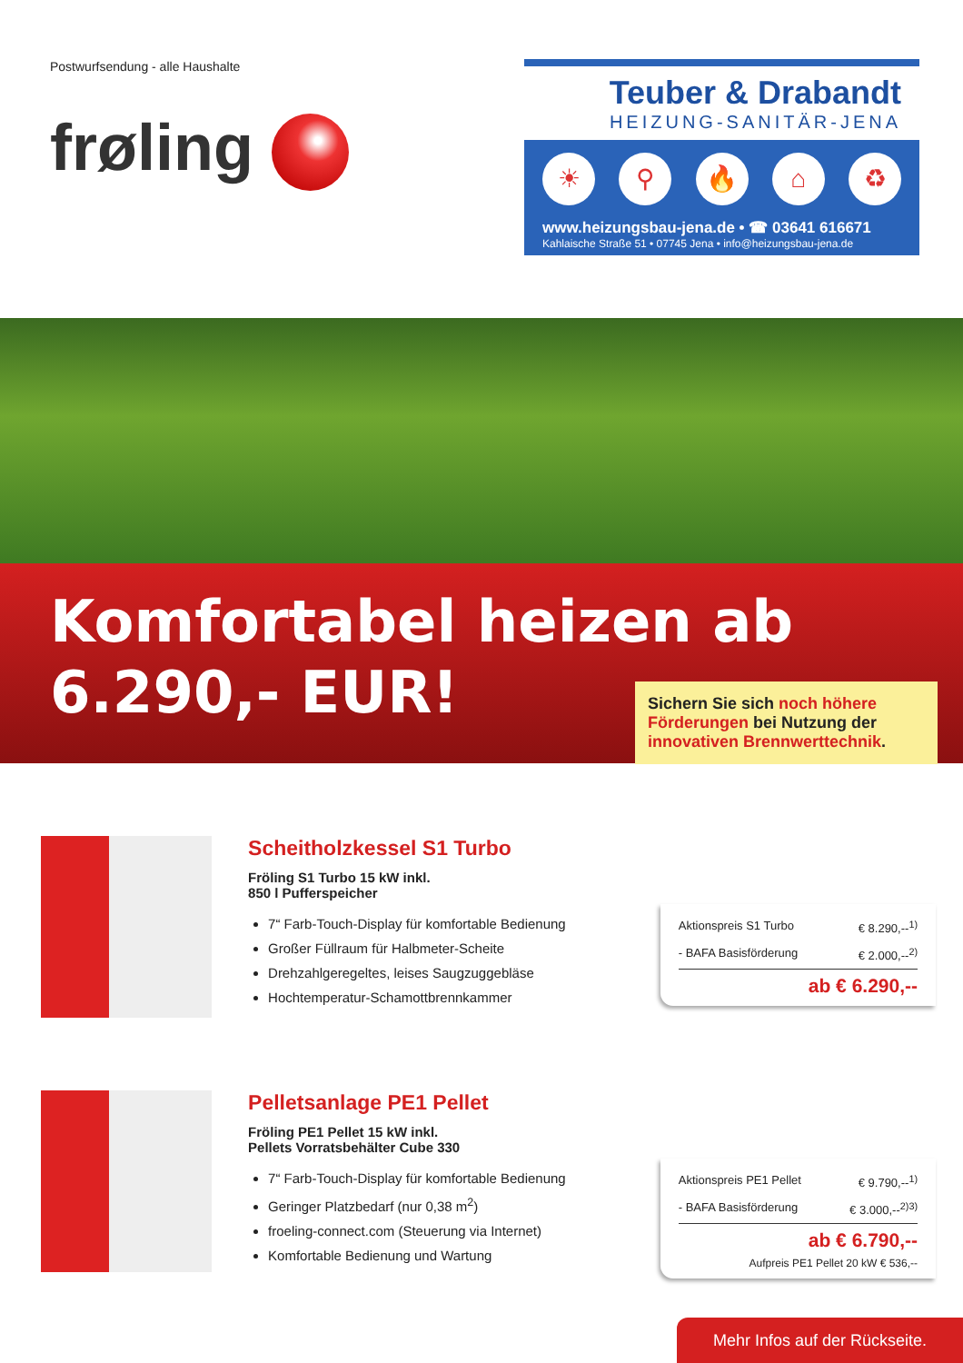Postwurfsendung - alle Haushalte
frøling
Teuber & Drabandt
HEIZUNG-SANITÄR-JENA
☀ ⚲ 🔥 ⌂ ♻
www.heizungsbau-jena.de • ☎ 03641 616671
Kahlaische Straße 51 • 07745 Jena • info@heizungsbau-jena.de
Komfortabel heizen ab
6.290,- EUR!
Sichern Sie sich noch höhere Förderungen bei Nutzung der innovativen Brennwerttechnik.
Scheitholzkessel S1 Turbo
Fröling S1 Turbo 15 kW inkl.
850 l Pufferspeicher
7“ Farb-Touch-Display für komfortable Bedienung
Großer Füllraum für Halbmeter-Scheite
Drehzahlgeregeltes, leises Saugzuggebläse
Hochtemperatur-Schamottbrennkammer
Aktionspreis S1 Turbo € 8.290,--<sup>1)</sup>
- BAFA Basisförderung € 2.000,--<sup>2)</sup>
ab € 6.290,--
Pelletsanlage PE1 Pellet
Fröling PE1 Pellet 15 kW inkl.
Pellets Vorratsbehälter Cube 330
7“ Farb-Touch-Display für komfortable Bedienung
Geringer Platzbedarf (nur 0,38 m<sup>2</sup>)
froeling-connect.com (Steuerung via Internet)
Komfortable Bedienung und Wartung
Aktionspreis PE1 Pellet € 9.790,--<sup>1)</sup>
- BAFA Basisförderung € 3.000,--<sup>2)3)</sup>
ab € 6.790,--
Aufpreis PE1 Pellet 20 kW € 536,--
Mehr Infos auf der Rückseite.